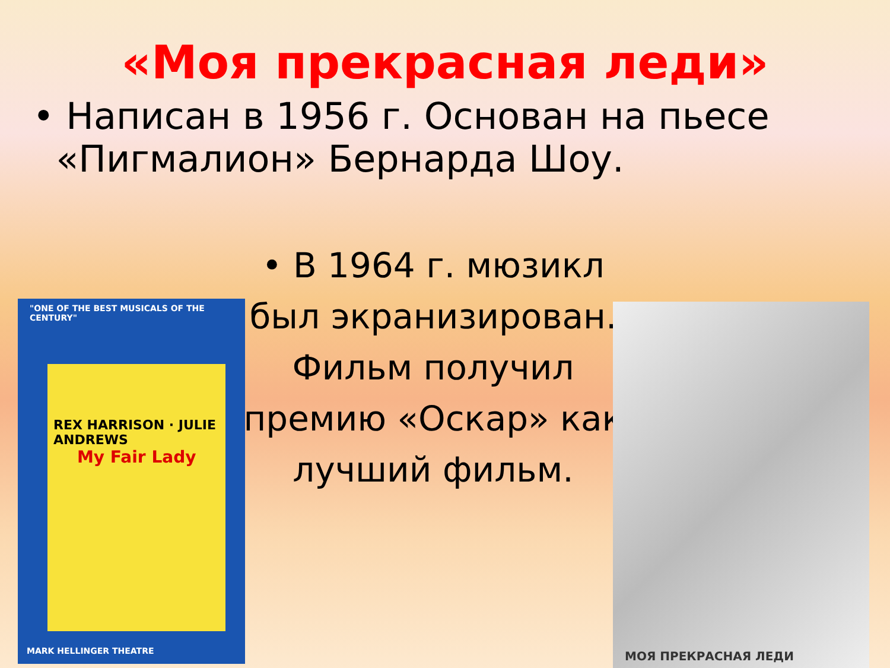«Моя прекрасная леди»
• Написан в 1956 г. Основан на пьесе
«Пигмалион» Бернарда Шоу.
• В 1964 г. мюзикл был экранизирован. Фильм получил премию «Оскар» как лучший фильм.
"ONE OF THE BEST MUSICALS OF THE CENTURY"
REX HARRISON · JULIE ANDREWS
My Fair Lady
MARK HELLINGER THEATRE
МОЯ ПРЕКРАСНАЯ ЛЕДИ